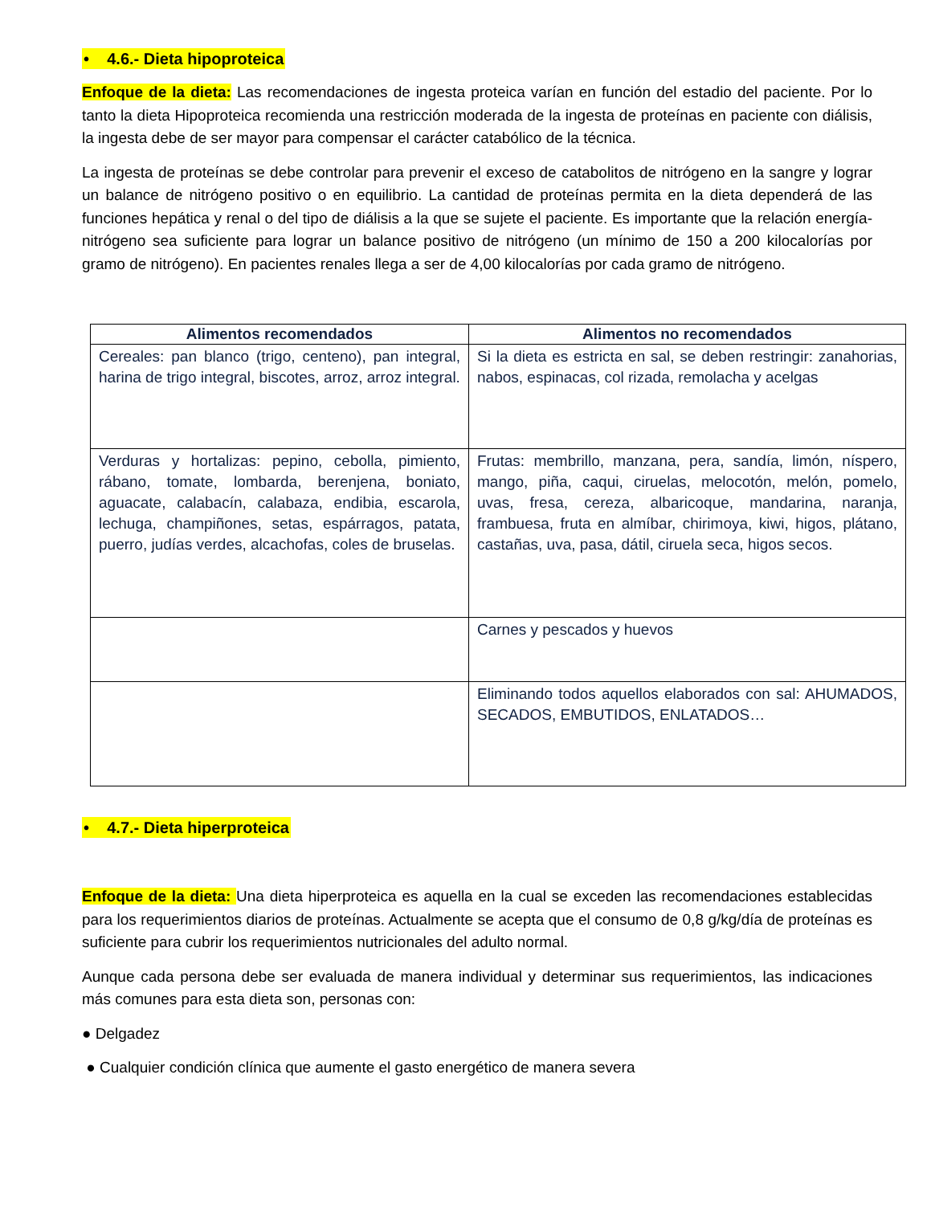• 4.6.- Dieta hipoproteica
Enfoque de la dieta: Las recomendaciones de ingesta proteica varían en función del estadio del paciente. Por lo tanto la dieta Hipoproteica recomienda una restricción moderada de la ingesta de proteínas en paciente con diálisis, la ingesta debe de ser mayor para compensar el carácter catabólico de la técnica.
La ingesta de proteínas se debe controlar para prevenir el exceso de catabolitos de nitrógeno en la sangre y lograr un balance de nitrógeno positivo o en equilibrio. La cantidad de proteínas permita en la dieta dependerá de las funciones hepática y renal o del tipo de diálisis a la que se sujete el paciente. Es importante que la relación energía-nitrógeno sea suficiente para lograr un balance positivo de nitrógeno (un mínimo de 150 a 200 kilocalorías por gramo de nitrógeno). En pacientes renales llega a ser de 4,00 kilocalorías por cada gramo de nitrógeno.
| Alimentos recomendados | Alimentos no recomendados |
| --- | --- |
| Cereales: pan blanco (trigo, centeno), pan integral, harina de trigo integral, biscotes, arroz, arroz integral. | Si la dieta es estricta en sal, se deben restringir: zanahorias, nabos, espinacas, col rizada, remolacha y acelgas |
| Verduras y hortalizas: pepino, cebolla, pimiento, rábano, tomate, lombarda, berenjena, boniato, aguacate, calabacín, calabaza, endibia, escarola, lechuga, champiñones, setas, espárragos, patata, puerro, judías verdes, alcachofas, coles de bruselas. | Frutas: membrillo, manzana, pera, sandía, limón, níspero, mango, piña, caqui, ciruelas, melocotón, melón, pomelo, uvas, fresa, cereza, albaricoque, mandarina, naranja, frambuesa, fruta en almíbar, chirimoya, kiwi, higos, plátano, castañas, uva, pasa, dátil, ciruela seca, higos secos. |
| | Carnes y pescados y huevos |
| | Eliminando todos aquellos elaborados con sal: AHUMADOS, SECADOS, EMBUTIDOS, ENLATADOS… |
• 4.7.- Dieta hiperproteica
Enfoque de la dieta: Una dieta hiperproteica es aquella en la cual se exceden las recomendaciones establecidas para los requerimientos diarios de proteínas. Actualmente se acepta que el consumo de 0,8 g/kg/día de proteínas es suficiente para cubrir los requerimientos nutricionales del adulto normal.
Aunque cada persona debe ser evaluada de manera individual y determinar sus requerimientos, las indicaciones más comunes para esta dieta son, personas con:
● Delgadez
● Cualquier condición clínica que aumente el gasto energético de manera severa